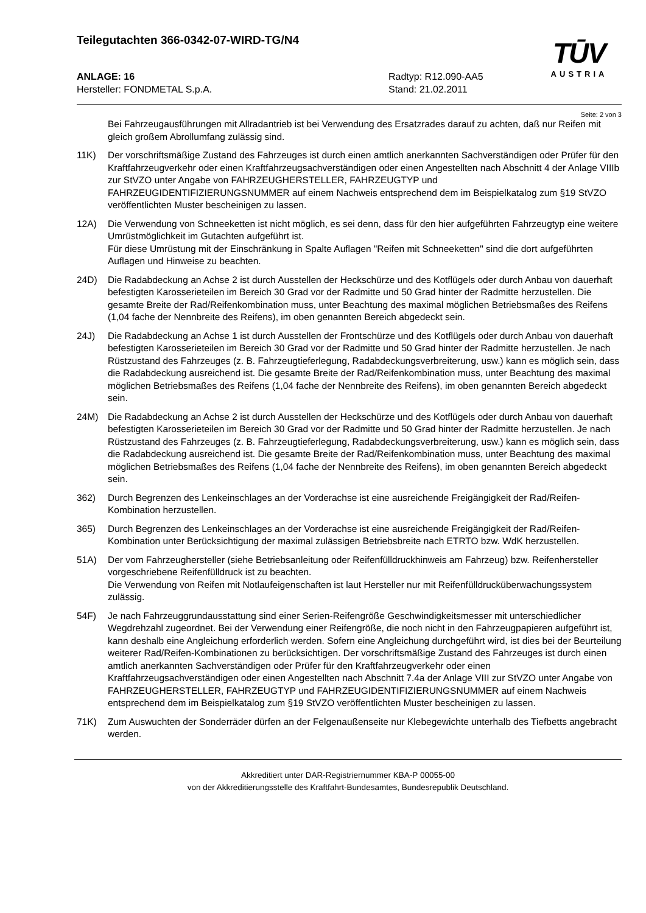Teilegutachten 366-0342-07-WIRD-TG/N4
TŪV
AUSTRIA
ANLAGE: 16
Hersteller: FONDMETAL S.p.A.
Radtyp: R12.090-AA5
Stand: 21.02.2011
Seite: 2 von 3
Bei Fahrzeugausführungen mit Allradantrieb ist bei Verwendung des Ersatzrades darauf zu achten, daß nur Reifen mit gleich großem Abrollumfang zulässig sind.
11K) Der vorschriftsmäßige Zustand des Fahrzeuges ist durch einen amtlich anerkannten Sachverständigen oder Prüfer für den Kraftfahrzeugverkehr oder einen Kraftfahrzeugsachverständigen oder einen Angestellten nach Abschnitt 4 der Anlage VIIIb zur StVZO unter Angabe von FAHRZEUGHERSTELLER, FAHRZEUGTYP und FAHRZEUGIDENTIFIZIERUNGSNUMMER auf einem Nachweis entsprechend dem im Beispielkatalog zum §19 StVZO veröffentlichten Muster bescheinigen zu lassen.
12A) Die Verwendung von Schneeketten ist nicht möglich, es sei denn, dass für den hier aufgeführten Fahrzeugtyp eine weitere Umrüstmöglichkeit im Gutachten aufgeführt ist.
Für diese Umrüstung mit der Einschränkung in Spalte Auflagen "Reifen mit Schneeketten" sind die dort aufgeführten Auflagen und Hinweise zu beachten.
24D) Die Radabdeckung an Achse 2 ist durch Ausstellen der Heckschürze und des Kotflügels oder durch Anbau von dauerhaft befestigten Karosserieteilen im Bereich 30 Grad vor der Radmitte und 50 Grad hinter der Radmitte herzustellen. Die gesamte Breite der Rad/Reifenkombination muss, unter Beachtung des maximal möglichen Betriebsmaßes des Reifens (1,04 fache der Nennbreite des Reifens), im oben genannten Bereich abgedeckt sein.
24J) Die Radabdeckung an Achse 1 ist durch Ausstellen der Frontschürze und des Kotflügels oder durch Anbau von dauerhaft befestigten Karosserieteilen im Bereich 30 Grad vor der Radmitte und 50 Grad hinter der Radmitte herzustellen. Je nach Rüstzustand des Fahrzeuges (z. B. Fahrzeugtieferlegung, Radabdeckungsverbreiterung, usw.) kann es möglich sein, dass die Radabdeckung ausreichend ist. Die gesamte Breite der Rad/Reifenkombination muss, unter Beachtung des maximal möglichen Betriebsmaßes des Reifens (1,04 fache der Nennbreite des Reifens), im oben genannten Bereich abgedeckt sein.
24M) Die Radabdeckung an Achse 2 ist durch Ausstellen der Heckschürze und des Kotflügels oder durch Anbau von dauerhaft befestigten Karosserieteilen im Bereich 30 Grad vor der Radmitte und 50 Grad hinter der Radmitte herzustellen. Je nach Rüstzustand des Fahrzeuges (z. B. Fahrzeugtieferlegung, Radabdeckungsverbreiterung, usw.) kann es möglich sein, dass die Radabdeckung ausreichend ist. Die gesamte Breite der Rad/Reifenkombination muss, unter Beachtung des maximal möglichen Betriebsmaßes des Reifens (1,04 fache der Nennbreite des Reifens), im oben genannten Bereich abgedeckt sein.
362) Durch Begrenzen des Lenkeinschlages an der Vorderachse ist eine ausreichende Freigängigkeit der Rad/Reifen-Kombination herzustellen.
365) Durch Begrenzen des Lenkeinschlages an der Vorderachse ist eine ausreichende Freigängigkeit der Rad/Reifen-Kombination unter Berücksichtigung der maximal zulässigen Betriebsbreite nach ETRTO bzw. WdK herzustellen.
51A) Der vom Fahrzeughersteller (siehe Betriebsanleitung oder Reifenfülldruckhinweis am Fahrzeug) bzw. Reifenhersteller vorgeschriebene Reifenfülldruck ist zu beachten.
Die Verwendung von Reifen mit Notlaufeigenschaften ist laut Hersteller nur mit Reifenfülldrucküberwachungssystem zulässig.
54F) Je nach Fahrzeuggrundausstattung sind einer Serien-Reifengröße Geschwindigkeitsmesser mit unterschiedlicher Wegdrehzahl zugeordnet. Bei der Verwendung einer Reifengröße, die noch nicht in den Fahrzeugpapieren aufgeführt ist, kann deshalb eine Angleichung erforderlich werden. Sofern eine Angleichung durchgeführt wird, ist dies bei der Beurteilung weiterer Rad/Reifen-Kombinationen zu berücksichtigen. Der vorschriftsmäßige Zustand des Fahrzeuges ist durch einen amtlich anerkannten Sachverständigen oder Prüfer für den Kraftfahrzeugverkehr oder einen Kraftfahrzeugsachverständigen oder einen Angestellten nach Abschnitt 7.4a der Anlage VIII zur StVZO unter Angabe von FAHRZEUGHERSTELLER, FAHRZEUGTYP und FAHRZEUGIDENTIFIZIERUNGSNUMMER auf einem Nachweis entsprechend dem im Beispielkatalog zum §19 StVZO veröffentlichten Muster bescheinigen zu lassen.
71K) Zum Auswuchten der Sonderräder dürfen an der Felgenaußenseite nur Klebegewichte unterhalb des Tiefbetts angebracht werden.
Akkreditiert unter DAR-Registriernummer KBA-P 00055-00
von der Akkreditierungsstelle des Kraftfahrt-Bundesamtes, Bundesrepublik Deutschland.